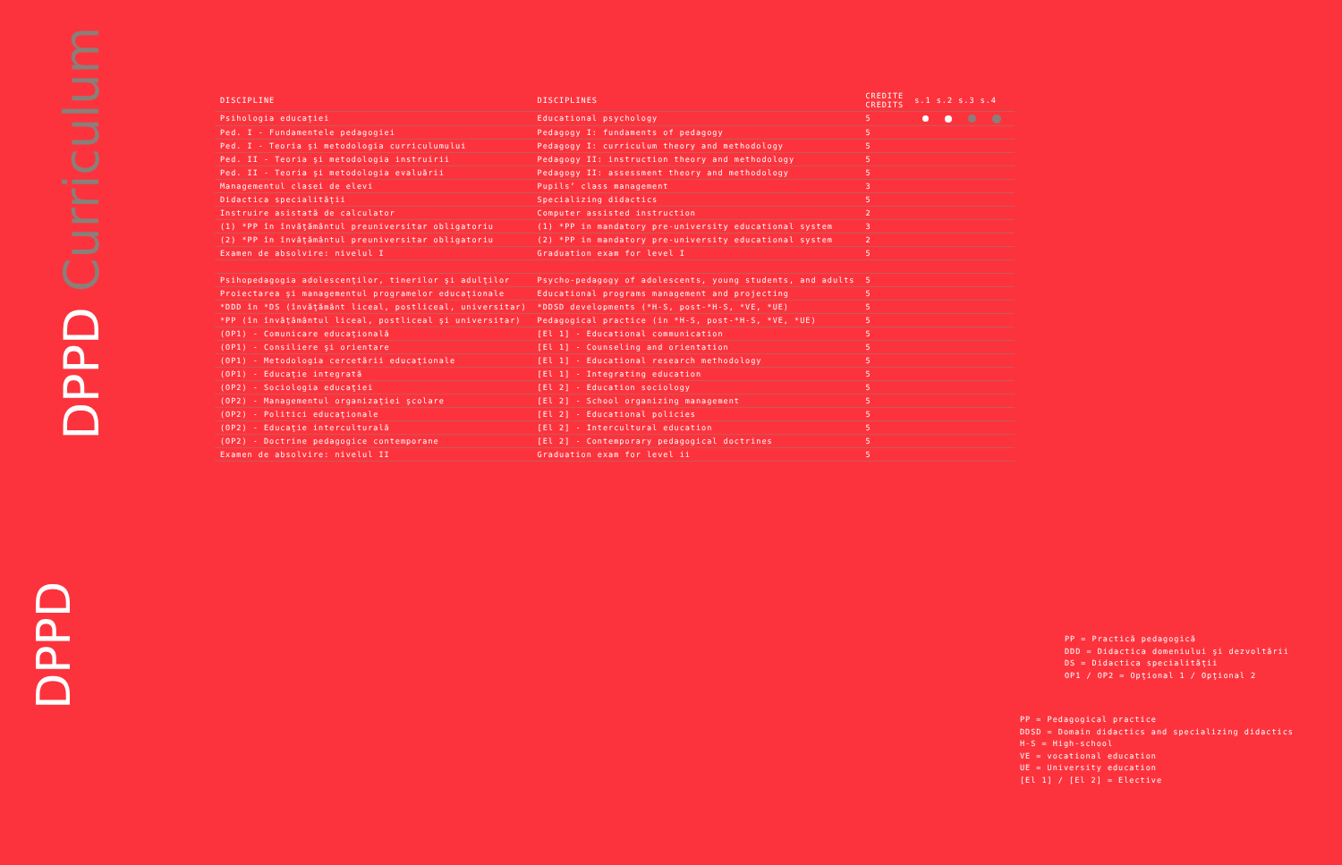DPPD Curriculum
DPPD
| DISCIPLINE | DISCIPLINES | CREDITE CREDITS | s.1 s.2 s.3 s.4 |
| --- | --- | --- | --- |
| Psihologia educației | Educational psychology | 5 | |
| Ped. I - Fundamentele pedagogiei | Pedagogy I: fundaments of pedagogy | 5 | |
| Ped. I - Teoria şi metodologia curriculumului | Pedagogy I: curriculum theory and methodology | 5 | |
| Ped. II - Teoria şi metodologia instruirii | Pedagogy II: instruction theory and methodology | 5 | |
| Ped. II - Teoria şi metodologia evaluării | Pedagogy II: assessment theory and methodology | 5 | |
| Managementul clasei de elevi | Pupils’ class management | 3 | |
| Didactica specialităţii | Specializing didactics | 5 | |
| Instruire asistată de calculator | Computer assisted instruction | 2 | |
| (1) *PP în învăţământul preuniversitar obligatoriu | (1) *PP in mandatory pre-university educational system | 3 | |
| (2) *PP în învăţământul preuniversitar obligatoriu | (2) *PP in mandatory pre-university educational system | 2 | |
| Examen de absolvire: nivelul I | Graduation exam for level I | 5 | |
| Psihopedagogia adolescenţilor, tinerilor şi adulţilor | Psycho-pedagogy of adolescents, young students, and adults | 5 | |
| Proiectarea şi managementul programelor educaţionale | Educational programs management and projecting | 5 | |
| *DDD în *DS (învăţământ liceal, postliceal, universitar) | *DDSD developments (*H-S, post-*H-S, *VE, *UE) | 5 | |
| *PP (în învăţământul liceal, postliceal şi universitar) | Pedagogical practice (in *H-S, post-*H-S, *VE, *UE) | 5 | |
| (OP1) - Comunicare educaţională | [El 1] - Educational communication | 5 | |
| (OP1) - Consiliere şi orientare | [El 1] - Counseling and orientation | 5 | |
| (OP1) - Metodologia cercetării educaţionale | [El 1] - Educational research methodology | 5 | |
| (OP1) - Educaţie integrată | [El 1] - Integrating education | 5 | |
| (OP2) - Sociologia educaţiei | [El 2] - Education sociology | 5 | |
| (OP2) - Managementul organizaţiei şcolare | [El 2] - School organizing management | 5 | |
| (OP2) - Politici educaţionale | [El 2] - Educational policies | 5 | |
| (OP2) - Educaţie interculturală | [El 2] - Intercultural education | 5 | |
| (OP2) - Doctrine pedagogice contemporane | [El 2] - Contemporary pedagogical doctrines | 5 | |
| Examen de absolvire: nivelul II | Graduation exam for level ii | 5 | |
PP = Practică pedagogică
DDD = Didactica domeniului şi dezvoltării
DS = Didactica specialităţii
OP1 / OP2 = Opţional 1 / Opţional 2
PP = Pedagogical practice
DDSD = Domain didactics and specializing didactics
H-S = High-school
VE = vocational education
UE = University education
[El 1] / [El 2] = Elective